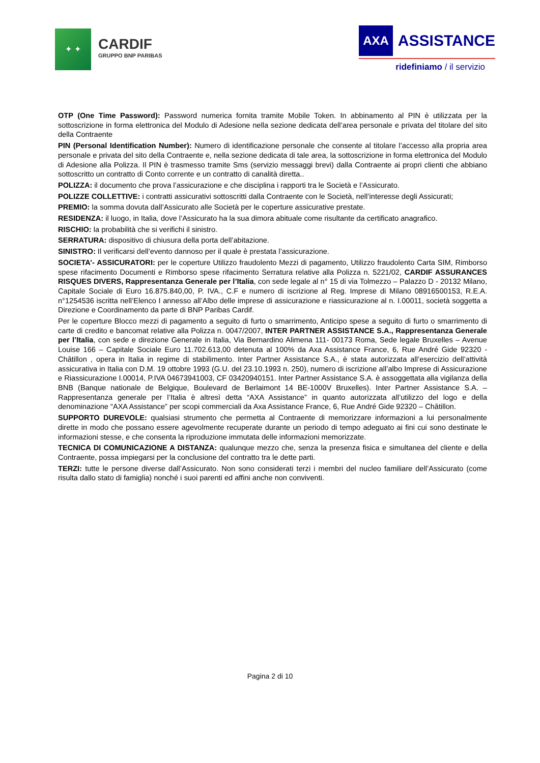✦ ✦
CARDIF
GRUPPO BNP PARIBAS
AXA ASSISTANCE
ridefiniamo / il servizio
OTP (One Time Password): Password numerica fornita tramite Mobile Token. In abbinamento al PIN è utilizzata per la sottoscrizione in forma elettronica del Modulo di Adesione nella sezione dedicata dell’area personale e privata del titolare del sito della Contraente
PIN (Personal Identification Number): Numero di identificazione personale che consente al titolare l’accesso alla propria area personale e privata del sito della Contraente e, nella sezione dedicata di tale area, la sottoscrizione in forma elettronica del Modulo di Adesione alla Polizza. Il PIN è trasmesso tramite Sms (servizio messaggi brevi) dalla Contraente ai propri clienti che abbiano sottoscritto un contratto di Conto corrente e un contratto di canalità diretta..
POLIZZA: il documento che prova l’assicurazione e che disciplina i rapporti tra le Società e l’Assicurato.
POLIZZE COLLETTIVE: i contratti assicurativi sottoscritti dalla Contraente con le Società, nell’interesse degli Assicurati;
PREMIO: la somma dovuta dall’Assicurato alle Società per le coperture assicurative prestate.
RESIDENZA: il luogo, in Italia, dove l’Assicurato ha la sua dimora abituale come risultante da certificato anagrafico.
RISCHIO: la probabilità che si verifichi il sinistro.
SERRATURA: dispositivo di chiusura della porta dell’abitazione.
SINISTRO: Il verificarsi dell’evento dannoso per il quale è prestata l’assicurazione.
SOCIETA’- ASSICURATORI: per le coperture Utilizzo fraudolento Mezzi di pagamento, Utilizzo fraudolento Carta SIM, Rimborso spese rifacimento Documenti e Rimborso spese rifacimento Serratura relative alla Polizza n. 5221/02, CARDIF ASSURANCES RISQUES DIVERS, Rappresentanza Generale per l’Italia, con sede legale al n° 15 di via Tolmezzo – Palazzo D - 20132 Milano, Capitale Sociale di Euro 16.875.840,00, P. IVA., C.F e numero di iscrizione al Reg. Imprese di Milano 08916500153, R.E.A. n°1254536 iscritta nell’Elenco I annesso all’Albo delle imprese di assicurazione e riassicurazione al n. I.00011, società soggetta a Direzione e Coordinamento da parte di BNP Paribas Cardif.
Per le coperture Blocco mezzi di pagamento a seguito di furto o smarrimento, Anticipo spese a seguito di furto o smarrimento di carte di credito e bancomat relative alla Polizza n. 0047/2007, INTER PARTNER ASSISTANCE S.A., Rappresentanza Generale per l’Italia, con sede e direzione Generale in Italia, Via Bernardino Alimena 111- 00173 Roma, Sede legale Bruxelles – Avenue Louise 166 – Capitale Sociale Euro 11.702.613,00 detenuta al 100% da Axa Assistance France, 6, Rue André Gide 92320 - Châtillon , opera in Italia in regime di stabilimento. Inter Partner Assistance S.A., è stata autorizzata all’esercizio dell’attività assicurativa in Italia con D.M. 19 ottobre 1993 (G.U. del 23.10.1993 n. 250), numero di iscrizione all’albo Imprese di Assicurazione e Riassicurazione I.00014, P.IVA 04673941003, CF 03420940151. Inter Partner Assistance S.A. è assoggettata alla vigilanza della BNB (Banque nationale de Belgique, Boulevard de Berlaimont 14 BE-1000V Bruxelles). Inter Partner Assistance S.A. – Rappresentanza generale per l’Italia è altresì detta “AXA Assistance” in quanto autorizzata all’utilizzo del logo e della denominazione “AXA Assistance” per scopi commerciali da Axa Assistance France, 6, Rue André Gide 92320 – Châtillon.
SUPPORTO DUREVOLE: qualsiasi strumento che permetta al Contraente di memorizzare informazioni a lui personalmente dirette in modo che possano essere agevolmente recuperate durante un periodo di tempo adeguato ai fini cui sono destinate le informazioni stesse, e che consenta la riproduzione immutata delle informazioni memorizzate.
TECNICA DI COMUNICAZIONE A DISTANZA: qualunque mezzo che, senza la presenza fisica e simultanea del cliente e della Contraente, possa impiegarsi per la conclusione del contratto tra le dette parti.
TERZI: tutte le persone diverse dall’Assicurato. Non sono considerati terzi i membri del nucleo familiare dell’Assicurato (come risulta dallo stato di famiglia) nonché i suoi parenti ed affini anche non conviventi.
Pagina 2 di 10